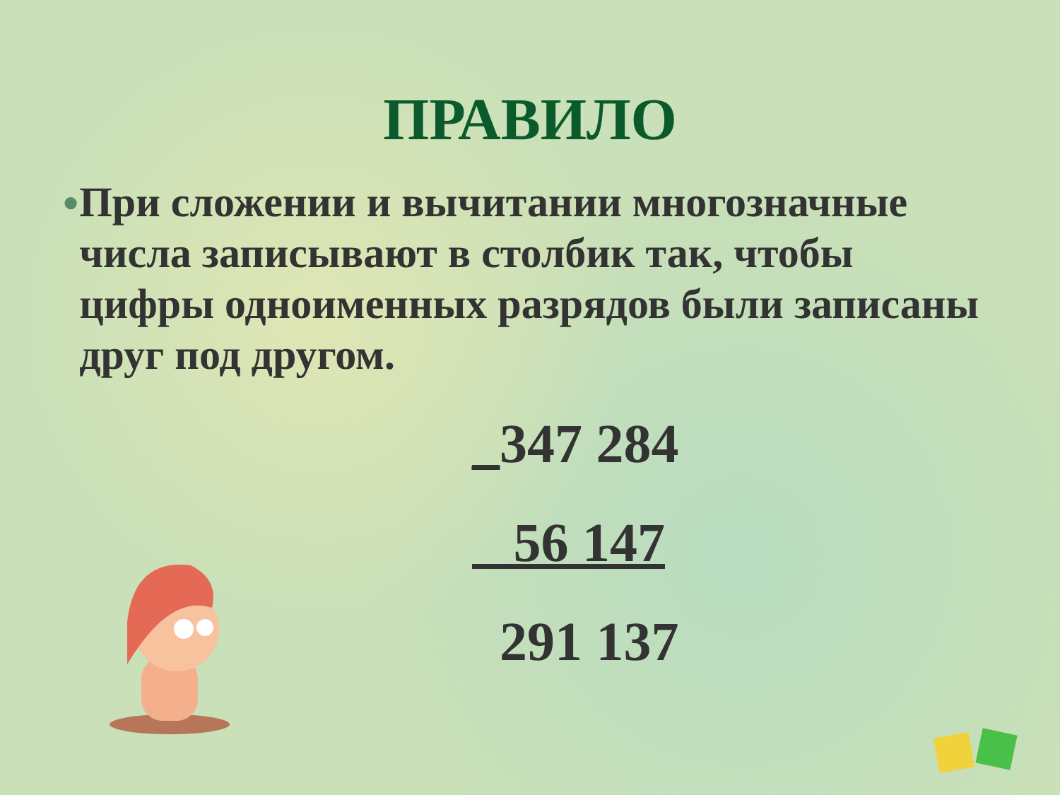ПРАВИЛО
●
При сложении и вычитании многозначные числа записывают в столбик так, чтобы цифры одноименных разрядов были записаны друг под другом.
_347 284
56 147
291 137